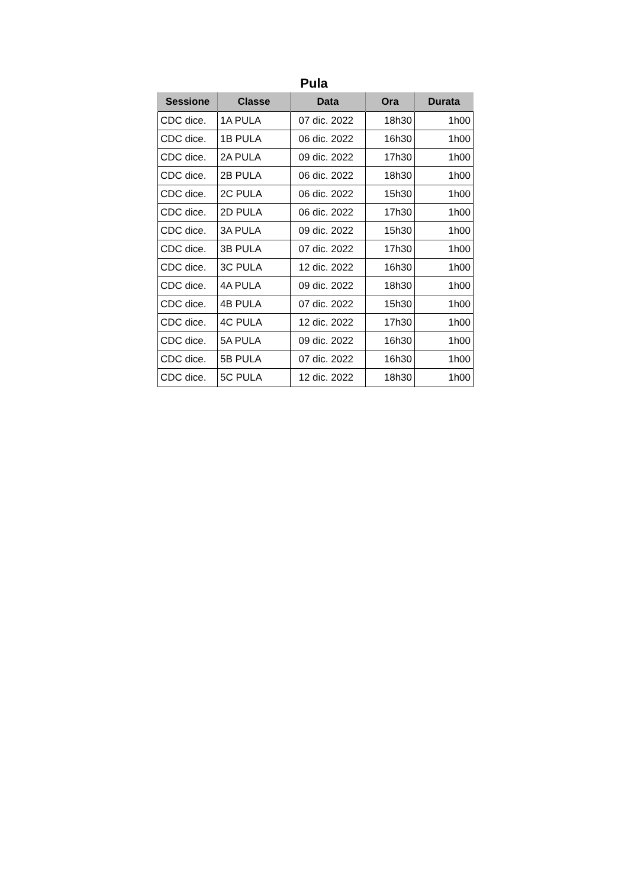Pula
| Sessione | Classe | Data | Ora | Durata |
| --- | --- | --- | --- | --- |
| CDC dice. | 1A PULA | 07 dic. 2022 | 18h30 | 1h00 |
| CDC dice. | 1B PULA | 06 dic. 2022 | 16h30 | 1h00 |
| CDC dice. | 2A PULA | 09 dic. 2022 | 17h30 | 1h00 |
| CDC dice. | 2B PULA | 06 dic. 2022 | 18h30 | 1h00 |
| CDC dice. | 2C PULA | 06 dic. 2022 | 15h30 | 1h00 |
| CDC dice. | 2D PULA | 06 dic. 2022 | 17h30 | 1h00 |
| CDC dice. | 3A PULA | 09 dic. 2022 | 15h30 | 1h00 |
| CDC dice. | 3B PULA | 07 dic. 2022 | 17h30 | 1h00 |
| CDC dice. | 3C PULA | 12 dic. 2022 | 16h30 | 1h00 |
| CDC dice. | 4A PULA | 09 dic. 2022 | 18h30 | 1h00 |
| CDC dice. | 4B PULA | 07 dic. 2022 | 15h30 | 1h00 |
| CDC dice. | 4C PULA | 12 dic. 2022 | 17h30 | 1h00 |
| CDC dice. | 5A PULA | 09 dic. 2022 | 16h30 | 1h00 |
| CDC dice. | 5B PULA | 07 dic. 2022 | 16h30 | 1h00 |
| CDC dice. | 5C PULA | 12 dic. 2022 | 18h30 | 1h00 |